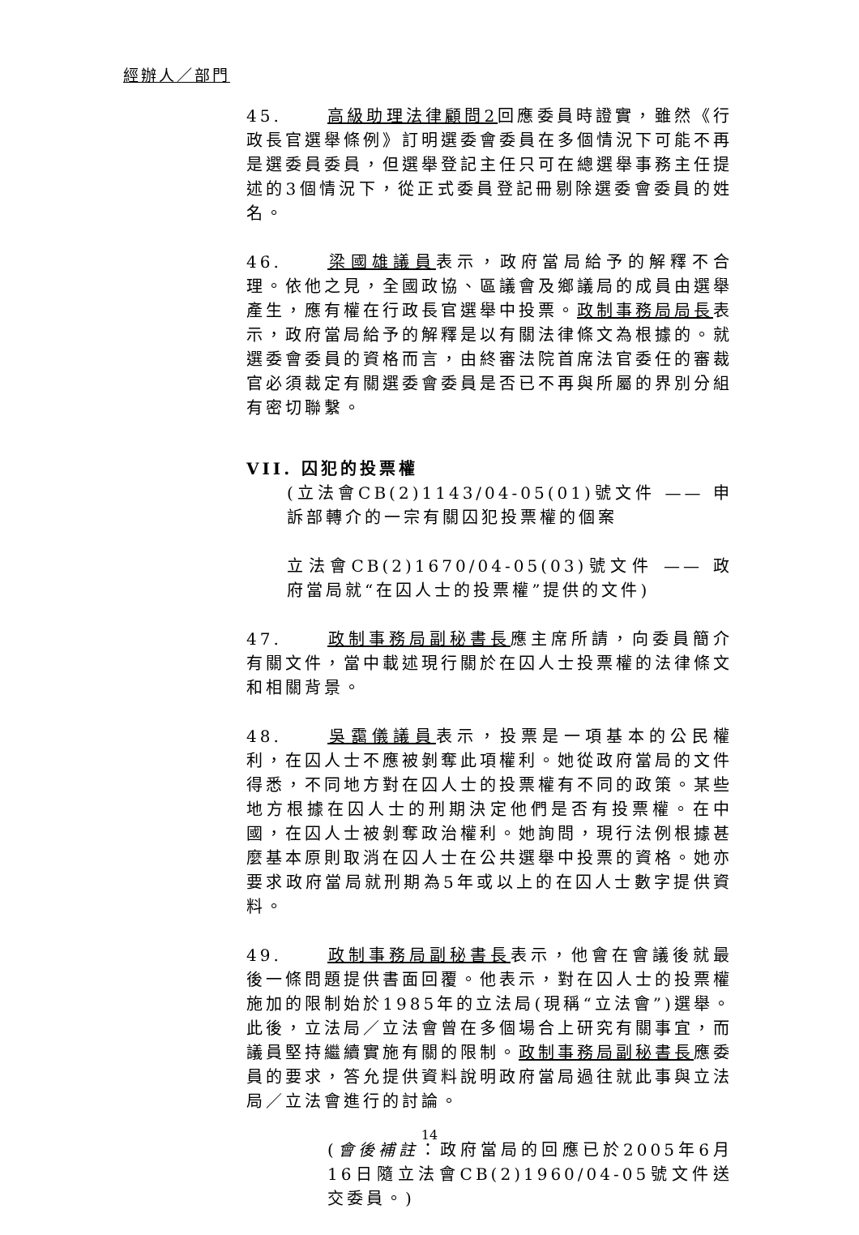經辦人／部門
45. 高級助理法律顧問2回應委員時證實，雖然《行政長官選舉條例》訂明選委會委員在多個情況下可能不再是選委員委員，但選舉登記主任只可在總選舉事務主任提述的3個情況下，從正式委員登記冊剔除選委會委員的姓名。
46. 梁國雄議員表示，政府當局給予的解釋不合理。依他之見，全國政協、區議會及鄉議局的成員由選舉產生，應有權在行政長官選舉中投票。政制事務局局長表示，政府當局給予的解釋是以有關法律條文為根據的。就選委會委員的資格而言，由終審法院首席法官委任的審裁官必須裁定有關選委會委員是否已不再與所屬的界別分組有密切聯繫。
VII. 囚犯的投票權
(立法會CB(2)1143/04-05(01)號文件 —— 申訴部轉介的一宗有關囚犯投票權的個案
立法會CB(2)1670/04-05(03)號文件 —— 政府當局就“在囚人士的投票權”提供的文件)
47. 政制事務局副秘書長應主席所請，向委員簡介有關文件，當中載述現行關於在囚人士投票權的法律條文和相關背景。
48. 吳靄儀議員表示，投票是一項基本的公民權利，在囚人士不應被剝奪此項權利。她從政府當局的文件得悉，不同地方對在囚人士的投票權有不同的政策。某些地方根據在囚人士的刑期決定他們是否有投票權。在中國，在囚人士被剝奪政治權利。她詢問，現行法例根據甚麼基本原則取消在囚人士在公共選舉中投票的資格。她亦要求政府當局就刑期為5年或以上的在囚人士數字提供資料。
49. 政制事務局副秘書長表示，他會在會議後就最後一條問題提供書面回覆。他表示，對在囚人士的投票權施加的限制始於1985年的立法局(現稱“立法會”)選舉。此後，立法局／立法會曾在多個場合上研究有關事宜，而議員堅持繼續實施有關的限制。政制事務局副秘書長應委員的要求，答允提供資料說明政府當局過往就此事與立法局／立法會進行的討論。
(會後補註：政府當局的回應已於2005年6月16日隨立法會CB(2)1960/04-05號文件送交委員。)
14